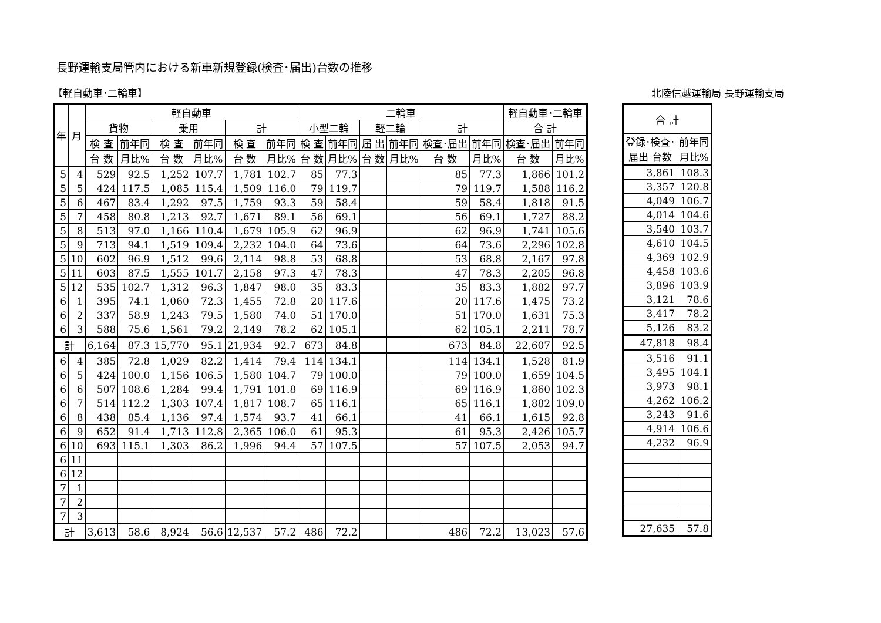長野運輸支局管内における新車新規登録(検査･届出)台数の推移
【軽自動車･二輪車】 北陸信越運輸局 長野運輸支局
| 年 | 月 | 軽自動車 | | | | | | 二輪車 | | | | | | 軽自動車･二輪車 | |
| --- | --- | --- | --- | --- | --- | --- | --- | --- | --- | --- | --- | --- | --- | --- | --- |
| | | 貨物 | | 乗用 | | 計 | | 小型二輪 | | 軽二輪 | | 計 | | 合 計 | |
| | | 検 査 | 前年同 | 検 査 | 前年同 | 検 査 | 前年同 | 検 査 | 前年同 | 届 出 | 前年同 | 検査･届出 | 前年同 | 検査･届出 | 前年同 |
| | | 台 数 | 月比% | 台 数 | 月比% | 台 数 | 月比% | 台 数 | 月比% | 台 数 | 月比% | 台 数 | 月比% | 台 数 | 月比% |
| 5 | 4 | 529 | 92.5 | 1,252 | 107.7 | 1,781 | 102.7 | 85 | 77.3 | | | 85 | 77.3 | 1,866 | 101.2 |
| 5 | 5 | 424 | 117.5 | 1,085 | 115.4 | 1,509 | 116.0 | 79 | 119.7 | | | 79 | 119.7 | 1,588 | 116.2 |
| 5 | 6 | 467 | 83.4 | 1,292 | 97.5 | 1,759 | 93.3 | 59 | 58.4 | | | 59 | 58.4 | 1,818 | 91.5 |
| 5 | 7 | 458 | 80.8 | 1,213 | 92.7 | 1,671 | 89.1 | 56 | 69.1 | | | 56 | 69.1 | 1,727 | 88.2 |
| 5 | 8 | 513 | 97.0 | 1,166 | 110.4 | 1,679 | 105.9 | 62 | 96.9 | | | 62 | 96.9 | 1,741 | 105.6 |
| 5 | 9 | 713 | 94.1 | 1,519 | 109.4 | 2,232 | 104.0 | 64 | 73.6 | | | 64 | 73.6 | 2,296 | 102.8 |
| 5 | 10 | 602 | 96.9 | 1,512 | 99.6 | 2,114 | 98.8 | 53 | 68.8 | | | 53 | 68.8 | 2,167 | 97.8 |
| 5 | 11 | 603 | 87.5 | 1,555 | 101.7 | 2,158 | 97.3 | 47 | 78.3 | | | 47 | 78.3 | 2,205 | 96.8 |
| 5 | 12 | 535 | 102.7 | 1,312 | 96.3 | 1,847 | 98.0 | 35 | 83.3 | | | 35 | 83.3 | 1,882 | 97.7 |
| 6 | 1 | 395 | 74.1 | 1,060 | 72.3 | 1,455 | 72.8 | 20 | 117.6 | | | 20 | 117.6 | 1,475 | 73.2 |
| 6 | 2 | 337 | 58.9 | 1,243 | 79.5 | 1,580 | 74.0 | 51 | 170.0 | | | 51 | 170.0 | 1,631 | 75.3 |
| 6 | 3 | 588 | 75.6 | 1,561 | 79.2 | 2,149 | 78.2 | 62 | 105.1 | | | 62 | 105.1 | 2,211 | 78.7 |
| 計 | | 6,164 | 87.3 | 15,770 | 95.1 | 21,934 | 92.7 | 673 | 84.8 | | | 673 | 84.8 | 22,607 | 92.5 |
| 6 | 4 | 385 | 72.8 | 1,029 | 82.2 | 1,414 | 79.4 | 114 | 134.1 | | | 114 | 134.1 | 1,528 | 81.9 |
| 6 | 5 | 424 | 100.0 | 1,156 | 106.5 | 1,580 | 104.7 | 79 | 100.0 | | | 79 | 100.0 | 1,659 | 104.5 |
| 6 | 6 | 507 | 108.6 | 1,284 | 99.4 | 1,791 | 101.8 | 69 | 116.9 | | | 69 | 116.9 | 1,860 | 102.3 |
| 6 | 7 | 514 | 112.2 | 1,303 | 107.4 | 1,817 | 108.7 | 65 | 116.1 | | | 65 | 116.1 | 1,882 | 109.0 |
| 6 | 8 | 438 | 85.4 | 1,136 | 97.4 | 1,574 | 93.7 | 41 | 66.1 | | | 41 | 66.1 | 1,615 | 92.8 |
| 6 | 9 | 652 | 91.4 | 1,713 | 112.8 | 2,365 | 106.0 | 61 | 95.3 | | | 61 | 95.3 | 2,426 | 105.7 |
| 6 | 10 | 693 | 115.1 | 1,303 | 86.2 | 1,996 | 94.4 | 57 | 107.5 | | | 57 | 107.5 | 2,053 | 94.7 |
| 6 | 11 | | | | | | | | | | | | | | |
| 6 | 12 | | | | | | | | | | | | | | |
| 7 | 1 | | | | | | | | | | | | | | |
| 7 | 2 | | | | | | | | | | | | | | |
| 7 | 3 | | | | | | | | | | | | | | |
| 計 | | 3,613 | 58.6 | 8,924 | 56.6 | 12,537 | 57.2 | 486 | 72.2 | | | 486 | 72.2 | 13,023 | 57.6 |
| 合 計 | |
| --- | --- |
| 登録･検査･ | 前年同 |
| 届出 台数 | 月比% |
| 3,861 | 108.3 |
| 3,357 | 120.8 |
| 4,049 | 106.7 |
| 4,014 | 104.6 |
| 3,540 | 103.7 |
| 4,610 | 104.5 |
| 4,369 | 102.9 |
| 4,458 | 103.6 |
| 3,896 | 103.9 |
| 3,121 | 78.6 |
| 3,417 | 78.2 |
| 5,126 | 83.2 |
| 47,818 | 98.4 |
| 3,516 | 91.1 |
| 3,495 | 104.1 |
| 3,973 | 98.1 |
| 4,262 | 106.2 |
| 3,243 | 91.6 |
| 4,914 | 106.6 |
| 4,232 | 96.9 |
| 27,635 | 57.8 |